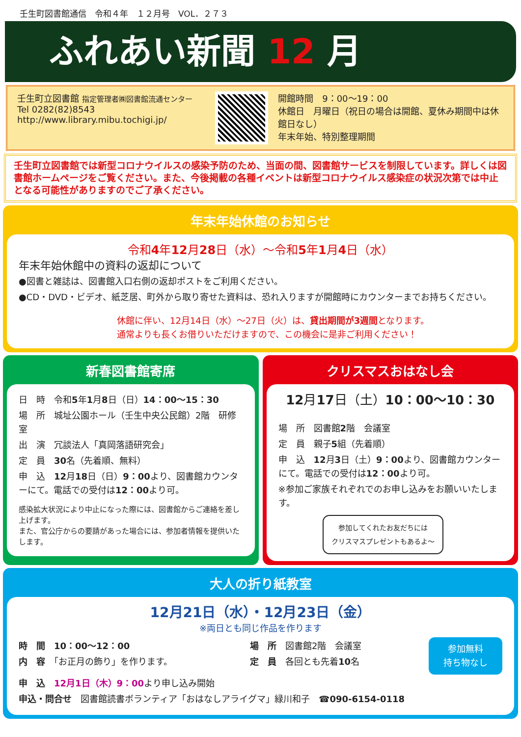壬生町図書館通信　令和４年　１２月号　VOL．２７３
ふれあい新聞 12 月
壬生町立図書館 指定管理者㈱図書館流通センター
Tel 0282(82)8543
http://www.library.mibu.tochigi.jp/
開館時間　9：00～19：00
休館日　月曜日（祝日の場合は開館、夏休み期間中は休館日なし）
年末年始、特別整理期間
壬生町立図書館では新型コロナウイルスの感染予防のため、当面の間、図書館サービスを制限しています。詳しくは図書館ホームページをご覧ください。また、今後掲載の各種イベントは新型コロナウイルス感染症の状況次第では中止となる可能性がありますのでご了承ください。
年末年始休館のお知らせ
令和4年12月28日（水）～令和5年1月4日（水）
年末年始休館中の資料の返却について
●図書と雑誌は、図書館入口右側の返却ポストをご利用ください。
●CD・DVD・ビデオ、紙芝居、町外から取り寄せた資料は、恐れ入りますが開館時にカウンターまでお持ちください。
休館に伴い、12月14日（水）～27日（火）は、貸出期間が3週間となります。
通常よりも長くお借りいただけますので、この機会に是非ご利用ください！
新春図書館寄席
日　時　令和5年1月8日（日）14：00～15：30
場　所　城址公園ホール（壬生中央公民館）2階　研修室
出　演　冗談法人「真岡落語研究会」
定　員　30名（先着順、無料）
申　込　12月18日（日）9：00より、図書館カウンターにて。電話での受付は12：00より可。
感染拡大状況により中止になった際には、図書館からご連絡を差し上げます。
また、官公庁からの要請があった場合には、参加者情報を提供いたします。
クリスマスおはなし会
12月17日（土）10：00～10：30
場　所　図書館2階　会議室
定　員　親子5組（先着順）
申　込　12月3日（土）9：00より、図書館カウンターにて。電話での受付は12：00より可。
※参加ご家族それぞれでのお申し込みをお願いいたします。
参加してくれたお友だちには
クリスマスプレゼントもあるよ～
大人の折り紙教室
12月21日（水）・12月23日（金）
※両日とも同じ作品を作ります
時　間　10：00～12：00
内　容　「お正月の飾り」を作ります。
場　所　図書館2階　会議室
定　員　各回とも先着10名
参加無料
持ち物なし
申　込　12月1日（木）9：00より申し込み開始
申込・問合せ　図書館読書ボランティア「おはなしアライグマ」緑川和子　☎090-6154-0118